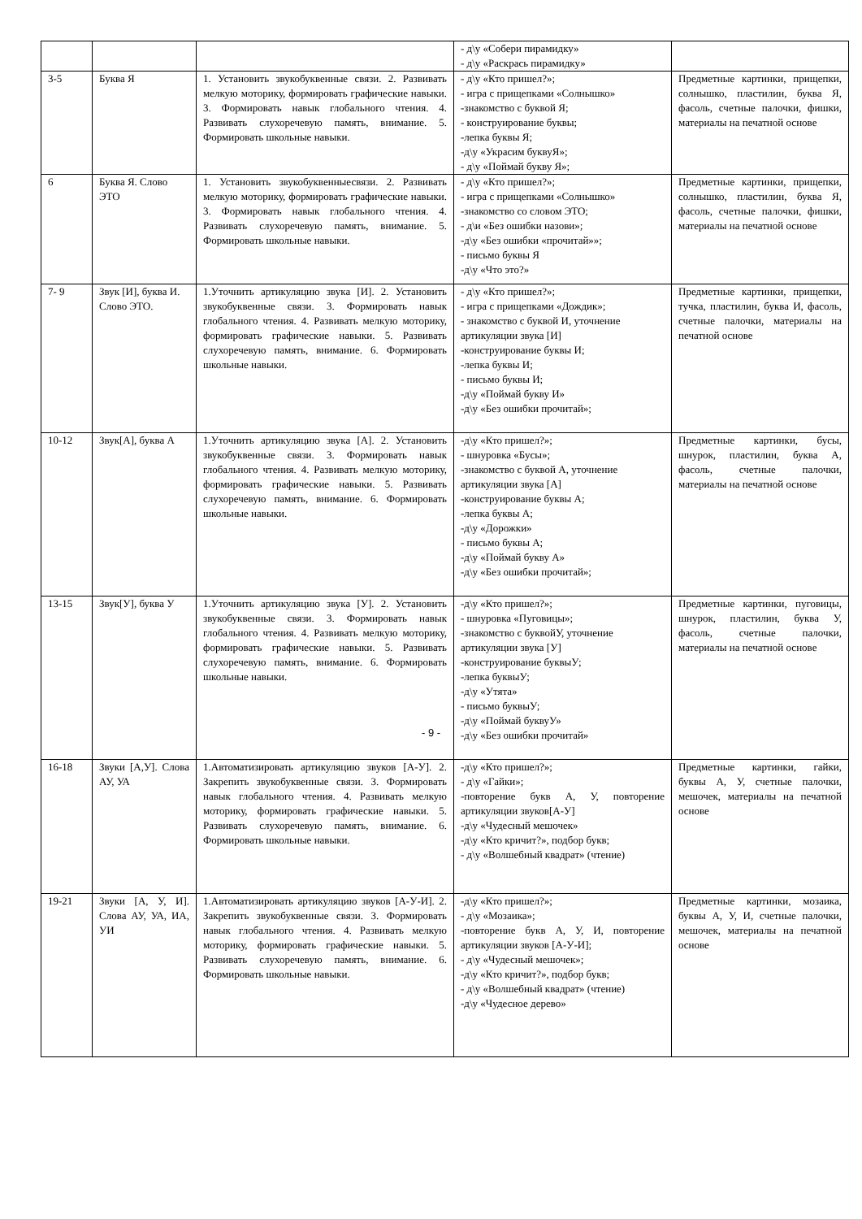| | | | - д\у «Собери пирамидку» - д\у «Раскрась пирамидку» | |
| 3-5 | Буква Я | 1. Установить звукобуквенные связи. 2. Развивать мелкую моторику, формировать графические навыки. 3. Формировать навык глобального чтения. 4. Развивать слухоречевую память, внимание. 5. Формировать школьные навыки. | - д\у «Кто пришел?»; - игра с прищепками «Солнышко» -знакомство с буквой Я; - конструирование буквы; -лепка буквы Я; -д\у «Украсим буквуЯ»; - д\у «Поймай букву Я»; | Предметные картинки, прищепки, солнышко, пластилин, буква Я, фасоль, счетные палочки, фишки, материалы на печатной основе |
| 6 | Буква Я. Слово ЭТО | 1. Установить звукобуквенныесвязи. 2. Развивать мелкую моторику, формировать графические навыки. 3. Формировать навык глобального чтения. 4. Развивать слухоречевую память, внимание. 5. Формировать школьные навыки. | - д\у «Кто пришел?»; - игра с прищепками «Солнышко» -знакомство со словом ЭТО; - д\и «Без ошибки назови»; -д\у «Без ошибки «прочитай»»; - письмо буквы Я -д\у «Что это?» | Предметные картинки, прищепки, солнышко, пластилин, буква Я, фасоль, счетные палочки, фишки, материалы на печатной основе |
| 7- 9 | Звук [И], буква И. Слово ЭТО. | 1.Уточнить артикуляцию звука [И]. 2. Установить звукобуквенные связи. 3. Формировать навык глобального чтения. 4. Развивать мелкую моторику, формировать графические навыки. 5. Развивать слухоречевую память, внимание. 6. Формировать школьные навыки. | - д\у «Кто пришел?»; - игра с прищепками «Дождик»; - знакомство с буквой И, уточнение артикуляции звука [И] -конструирование буквы И; -лепка буквы И; - письмо буквы И; -д\у «Поймай букву И» -д\у «Без ошибки прочитай»; | Предметные картинки, прищепки, тучка, пластилин, буква И, фасоль, счетные палочки, материалы на печатной основе |
| 10-12 | Звук[А], буква А | 1.Уточнить артикуляцию звука [А]. 2. Установить звукобуквенные связи. 3. Формировать навык глобального чтения. 4. Развивать мелкую моторику, формировать графические навыки. 5. Развивать слухоречевую память, внимание. 6. Формировать школьные навыки. | -д\у «Кто пришел?»; - шнуровка «Бусы»; -знакомство с буквой А, уточнение артикуляции звука [А] -конструирование буквы А; -лепка буквы А; -д\у «Дорожки» - письмо буквы А; -д\у «Поймай букву А» -д\у «Без ошибки прочитай»; | Предметные картинки, бусы, шнурок, пластилин, буква А, фасоль, счетные палочки, материалы на печатной основе |
| 13-15 | Звук[У], буква У | 1.Уточнить артикуляцию звука [У]. 2. Установить звукобуквенные связи. 3. Формировать навык глобального чтения. 4. Развивать мелкую моторику, формировать графические навыки. 5. Развивать слухоречевую память, внимание. 6. Формировать школьные навыки. | -д\у «Кто пришел?»; - шнуровка «Пуговицы»; -знакомство с буквойУ, уточнение артикуляции звука [У] -конструирование буквыУ; -лепка буквыУ; -д\у «Утята» - письмо буквыУ; -д\у «Поймай буквуУ» -д\у «Без ошибки прочитай» | Предметные картинки, пуговицы, шнурок, пластилин, буква У, фасоль, счетные палочки, материалы на печатной основе |
| 16-18 | Звуки [А,У]. Слова АУ, УА | 1.Автоматизировать артикуляцию звуков [А-У]. 2. Закрепить звукобуквенные связи. 3. Формировать навык глобального чтения. 4. Развивать мелкую моторику, формировать графические навыки. 5. Развивать слухоречевую память, внимание. 6. Формировать школьные навыки. | -д\у «Кто пришел?»; - д\у «Гайки»; -повторение букв А, У, повторение артикуляции звуков[А-У] -д\у «Чудесный мешочек» -д\у «Кто кричит?», подбор букв; - д\у «Волшебный квадрат» (чтение) | Предметные картинки, гайки, буквы А, У, счетные палочки, мешочек, материалы на печатной основе |
| 19-21 | Звуки [А, У, И]. Слова АУ, УА, ИА, УИ | 1.Автоматизировать артикуляцию звуков [А-У-И]. 2. Закрепить звукобуквенные связи. 3. Формировать навык глобального чтения. 4. Развивать мелкую моторику, формировать графические навыки. 5. Развивать слухоречевую память, внимание. 6. Формировать школьные навыки. | -д\у «Кто пришел?»; - д\у «Мозаика»; -повторение букв А, У, И, повторение артикуляции звуков [А-У-И]; - д\у «Чудесный мешочек»; -д\у «Кто кричит?», подбор букв; - д\у «Волшебный квадрат» (чтение) -д\у «Чудесное дерево» | Предметные картинки, мозаика, буквы А, У, И, счетные палочки, мешочек, материалы на печатной основе |
- 9 -